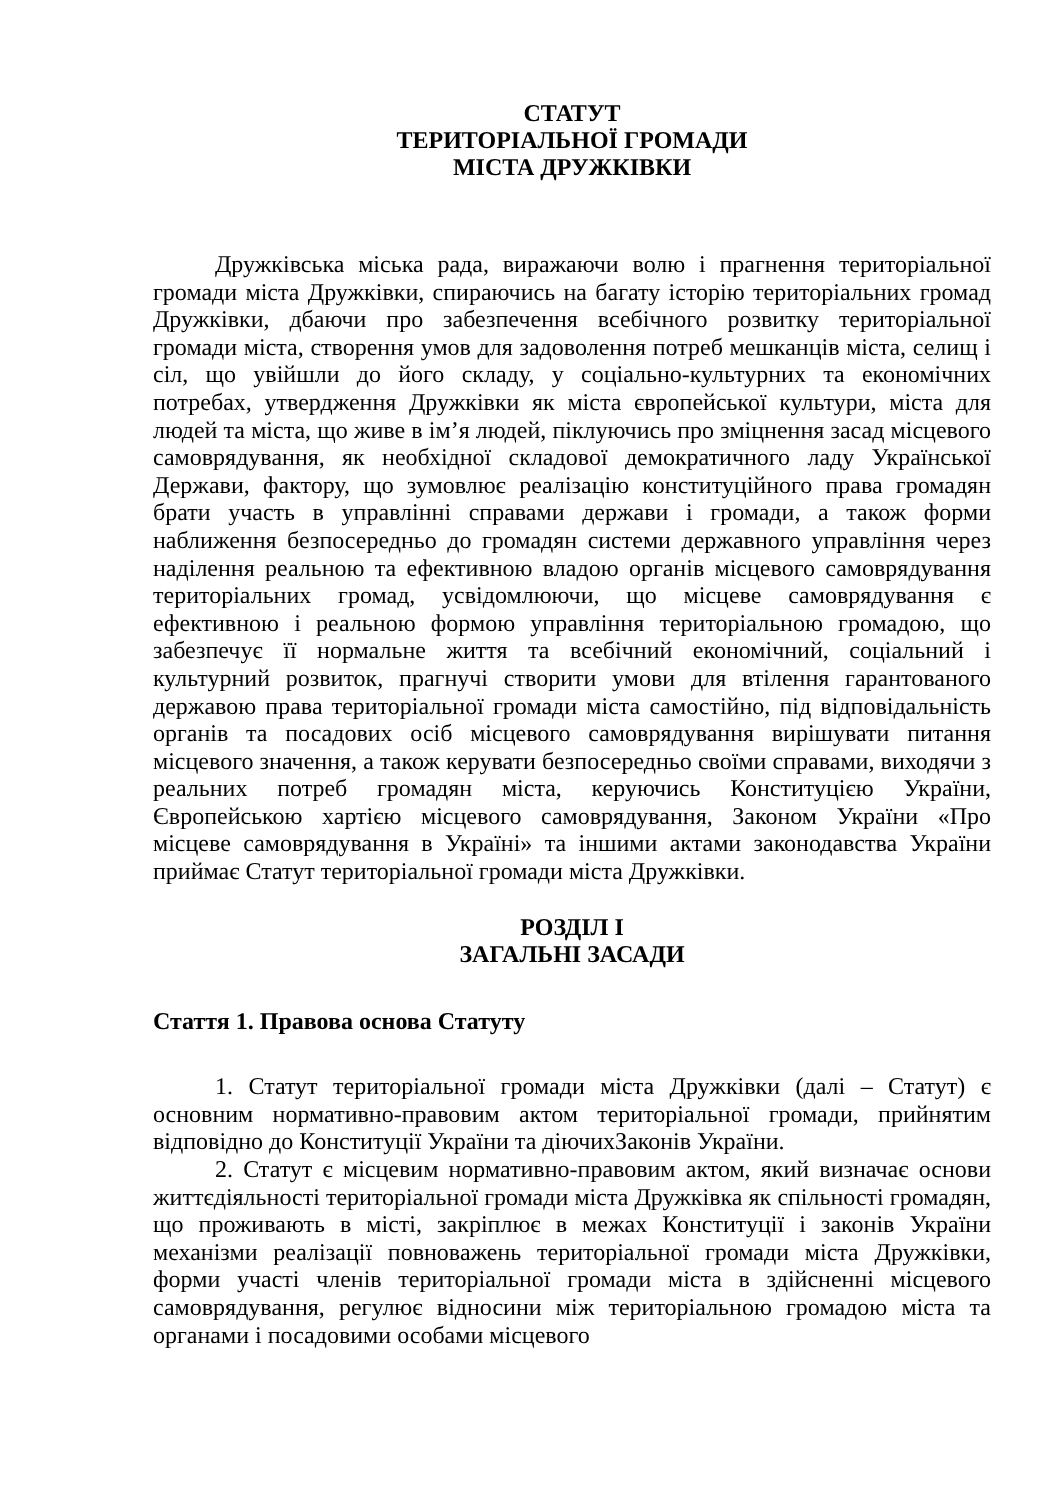СТАТУТ
ТЕРИТОРІАЛЬНОЇ ГРОМАДИ
МІСТА ДРУЖКІВКИ
Дружківська міська рада, виражаючи волю і прагнення територіальної громади міста Дружківки, спираючись на багату історію територіальних громад Дружківки, дбаючи про забезпечення всебічного розвитку територіальної громади міста, створення умов для задоволення потреб мешканців міста, селищ і сіл, що увійшли до його складу, у соціально-культурних та економічних потребах, утвердження Дружківки як міста європейської культури, міста для людей та міста, що живе в ім’я людей, піклуючись про зміцнення засад місцевого самоврядування, як необхідної складової демократичного ладу Української Держави, фактору, що зумовлює реалізацію конституційного права громадян брати участь в управлінні справами держави і громади, а також форми наближення безпосередньо до громадян системи державного управління через наділення реальною та ефективною владою органів місцевого самоврядування територіальних громад, усвідомлюючи, що місцеве самоврядування є ефективною і реальною формою управління територіальною громадою, що забезпечує її нормальне життя та всебічний економічний, соціальний і культурний розвиток, прагнучі створити умови для втілення гарантованого державою права територіальної громади міста самостійно, під відповідальність органів та посадових осіб місцевого самоврядування вирішувати питання місцевого значення, а також керувати безпосередньо своїми справами, виходячи з реальних потреб громадян міста, керуючись Конституцією України, Європейською хартією місцевого самоврядування, Законом України «Про місцеве самоврядування в Україні» та іншими актами законодавства України приймає Статут територіальної громади міста Дружківки.
РОЗДІЛ І
ЗАГАЛЬНІ ЗАСАДИ
Стаття 1. Правова основа Статуту
1. Статут територіальної громади міста Дружківки (далі – Статут) є основним нормативно-правовим актом територіальної громади, прийнятим відповідно до Конституції України та діючихЗаконів України.
2. Статут є місцевим нормативно-правовим актом, який визначає основи життєдіяльності територіальної громади міста Дружківка як спільності громадян, що проживають в місті, закріплює в межах Конституції і законів України механізми реалізації повноважень територіальної громади міста Дружківки, форми участі членів територіальної громади міста в здійсненні місцевого самоврядування, регулює відносини між територіальною громадою міста та органами і посадовими особами місцевого